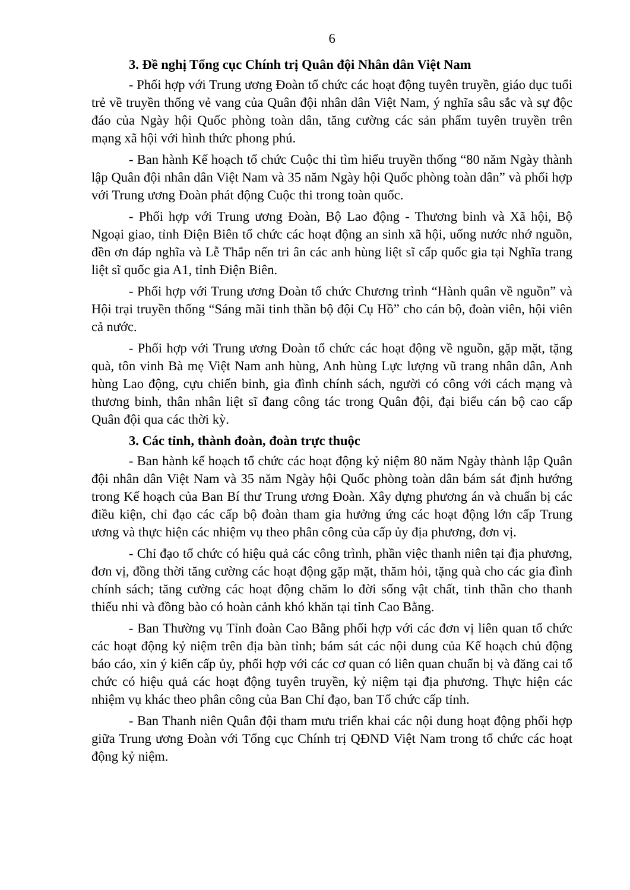6
3. Đề nghị Tổng cục Chính trị Quân đội Nhân dân Việt Nam
- Phối hợp với Trung ương Đoàn tổ chức các hoạt động tuyên truyền, giáo dục tuổi trẻ về truyền thống vẻ vang của Quân đội nhân dân Việt Nam, ý nghĩa sâu sắc và sự độc đáo của Ngày hội Quốc phòng toàn dân, tăng cường các sản phẩm tuyên truyền trên mạng xã hội với hình thức phong phú.
- Ban hành Kế hoạch tổ chức Cuộc thi tìm hiểu truyền thống “80 năm Ngày thành lập Quân đội nhân dân Việt Nam và 35 năm Ngày hội Quốc phòng toàn dân” và phối hợp với Trung ương Đoàn phát động Cuộc thi trong toàn quốc.
- Phối hợp với Trung ương Đoàn, Bộ Lao động - Thương binh và Xã hội, Bộ Ngoại giao, tỉnh Điện Biên tổ chức các hoạt động an sinh xã hội, uống nước nhớ nguồn, đền ơn đáp nghĩa và Lễ Thắp nến tri ân các anh hùng liệt sĩ cấp quốc gia tại Nghĩa trang liệt sĩ quốc gia A1, tỉnh Điện Biên.
- Phối hợp với Trung ương Đoàn tổ chức Chương trình “Hành quân về nguồn” và Hội trại truyền thống “Sáng mãi tinh thần bộ đội Cụ Hồ” cho cán bộ, đoàn viên, hội viên cả nước.
- Phối hợp với Trung ương Đoàn tổ chức các hoạt động về nguồn, gặp mặt, tặng quà, tôn vinh Bà mẹ Việt Nam anh hùng, Anh hùng Lực lượng vũ trang nhân dân, Anh hùng Lao động, cựu chiến binh, gia đình chính sách, người có công với cách mạng và thương binh, thân nhân liệt sĩ đang công tác trong Quân đội, đại biểu cán bộ cao cấp Quân đội qua các thời kỳ.
3. Các tỉnh, thành đoàn, đoàn trực thuộc
- Ban hành kế hoạch tổ chức các hoạt động kỷ niệm 80 năm Ngày thành lập Quân đội nhân dân Việt Nam và 35 năm Ngày hội Quốc phòng toàn dân bám sát định hướng trong Kế hoạch của Ban Bí thư Trung ương Đoàn. Xây dựng phương án và chuẩn bị các điều kiện, chỉ đạo các cấp bộ đoàn tham gia hưởng ứng các hoạt động lớn cấp Trung ương và thực hiện các nhiệm vụ theo phân công của cấp ủy địa phương, đơn vị.
- Chỉ đạo tổ chức có hiệu quả các công trình, phần việc thanh niên tại địa phương, đơn vị, đồng thời tăng cường các hoạt động gặp mặt, thăm hỏi, tặng quà cho các gia đình chính sách; tăng cường các hoạt động chăm lo đời sống vật chất, tinh thần cho thanh thiếu nhi và đồng bào có hoàn cảnh khó khăn tại tỉnh Cao Bằng.
- Ban Thường vụ Tỉnh đoàn Cao Bằng phối hợp với các đơn vị liên quan tổ chức các hoạt động kỷ niệm trên địa bàn tỉnh; bám sát các nội dung của Kế hoạch chủ động báo cáo, xin ý kiến cấp ủy, phối hợp với các cơ quan có liên quan chuẩn bị và đăng cai tổ chức có hiệu quả các hoạt động tuyên truyền, kỷ niệm tại địa phương. Thực hiện các nhiệm vụ khác theo phân công của Ban Chỉ đạo, ban Tổ chức cấp tỉnh.
- Ban Thanh niên Quân đội tham mưu triển khai các nội dung hoạt động phối hợp giữa Trung ương Đoàn với Tổng cục Chính trị QĐND Việt Nam trong tổ chức các hoạt động kỷ niệm.